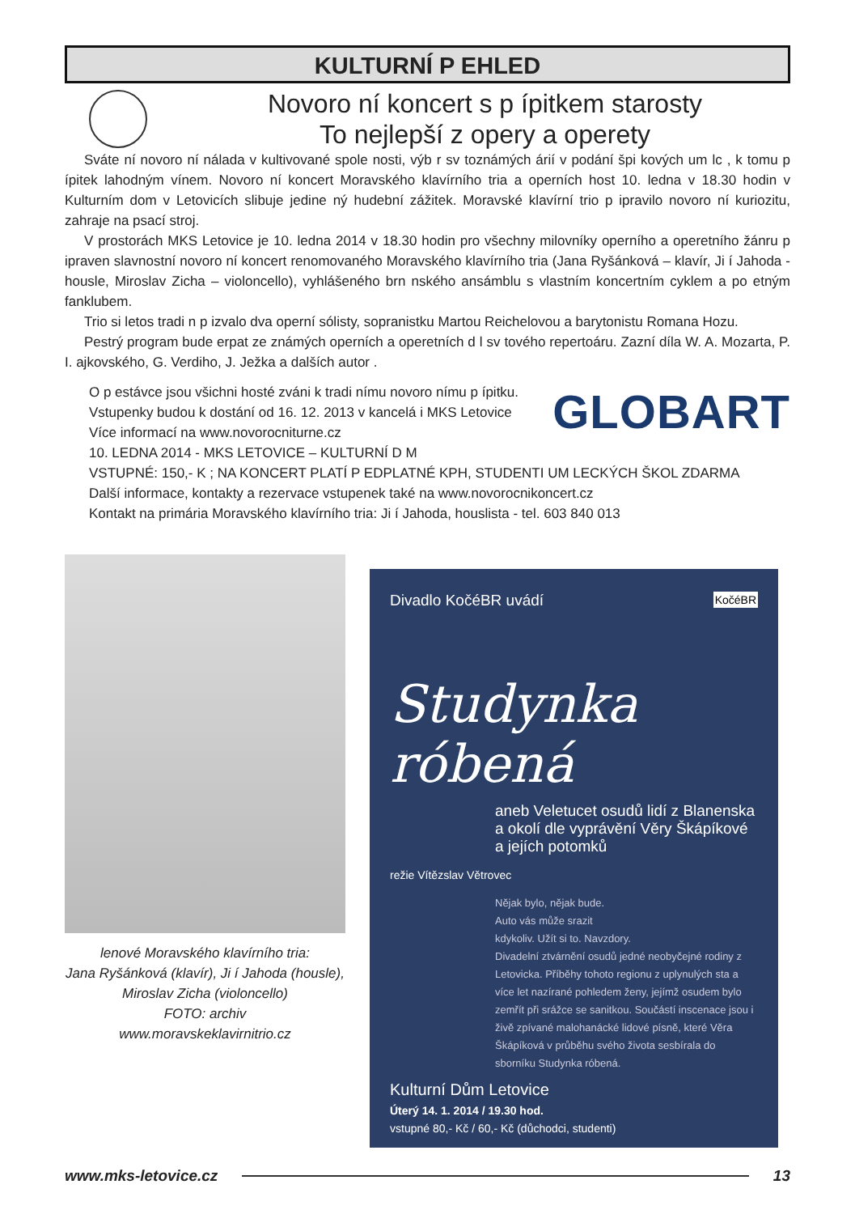KULTURNÍ P EHLED
Novoro ní koncert s p ípitkem starosty
To nejlepší z opery a operety
Sváte ní novoro ní nálada v kultivované spole nosti, výb r sv toznámých árií v podání špi kových um lc , k tomu p ípitek lahodným vínem. Novoro ní koncert Moravského klavírního tria a operních host 10. ledna v 18.30 hodin v Kulturním dom v Letovicích slibuje jedine ný hudební zážitek. Moravské klavírní trio p ipravilo novoro ní kuriozitu, zahraje na psací stroj.
V prostorách MKS Letovice je 10. ledna 2014 v 18.30 hodin pro všechny milovníky operního a operetního žánru p ipraven slavnostní novoro ní koncert renomovaného Moravského klavírního tria (Jana Ryšánková – klavír, Ji í Jahoda - housle, Miroslav Zicha – violoncello), vyhlášeného brn nského ansámblu s vlastním koncertním cyklem a po etným fanklubem.
Trio si letos tradi n p izvalo dva operní sólisty, sopranistku Martou Reichelovou a barytonistu Romana Hozu.
Pestrý program bude erpat ze známých operních a operetních d l sv tového repertoáru. Zazní díla W. A. Mozarta, P. I. ajkovského, G. Verdiho, J. Ježka a dalších autor .
GLOBART
O p estávce jsou všichni hosté zváni k tradi nímu novoro nímu p ípitku.
Vstupenky budou k dostání od 16. 12. 2013 v kancelá i MKS Letovice
Více informací na www.novorocniturne.cz
10. LEDNA 2014 - MKS LETOVICE – KULTURNÍ D M
VSTUPNÉ: 150,- K ; NA KONCERT PLATÍ P EDPLATNÉ KPH, STUDENTI UM LECKÝCH ŠKOL ZDARMA
Další informace, kontakty a rezervace vstupenek také na www.novorocnikoncert.cz
Kontakt na primária Moravského klavírního tria: Ji í Jahoda, houslista - tel. 603 840 013
lenové Moravského klavírního tria:
Jana Ryšánková (klavír), Ji í Jahoda (housle), Miroslav Zicha (violoncello)
FOTO: archiv
www.moravskeklavirnitrio.cz
Divadlo KočéBR uvádí KočéBR
Studynka róbená
aneb Veletucet osudů lidí z Blanenska a okolí dle vyprávění Věry Škápíkové a jejích potomků
režie Vítězslav Větrovec
Nějak bylo, nějak bude.
Auto vás může srazit
kdykoliv. Užít si to. Navzdory.
Divadelní ztvárnění osudů jedné neobyčejné rodiny z Letovicka. Příběhy tohoto regionu z uplynulých sta a více let nazírané pohledem ženy, jejímž osudem bylo zemřít při srážce se sanitkou. Součástí inscenace jsou i živě zpívané malohanácké lidové písně, které Věra Škápíková v průběhu svého života sesbírala do sborníku Studynka róbená.
Kulturní Dům Letovice
Úterý 14. 1. 2014 / 19.30 hod.
vstupné 80,- Kč / 60,- Kč (důchodci, studenti)
www.mks-letovice.cz 13